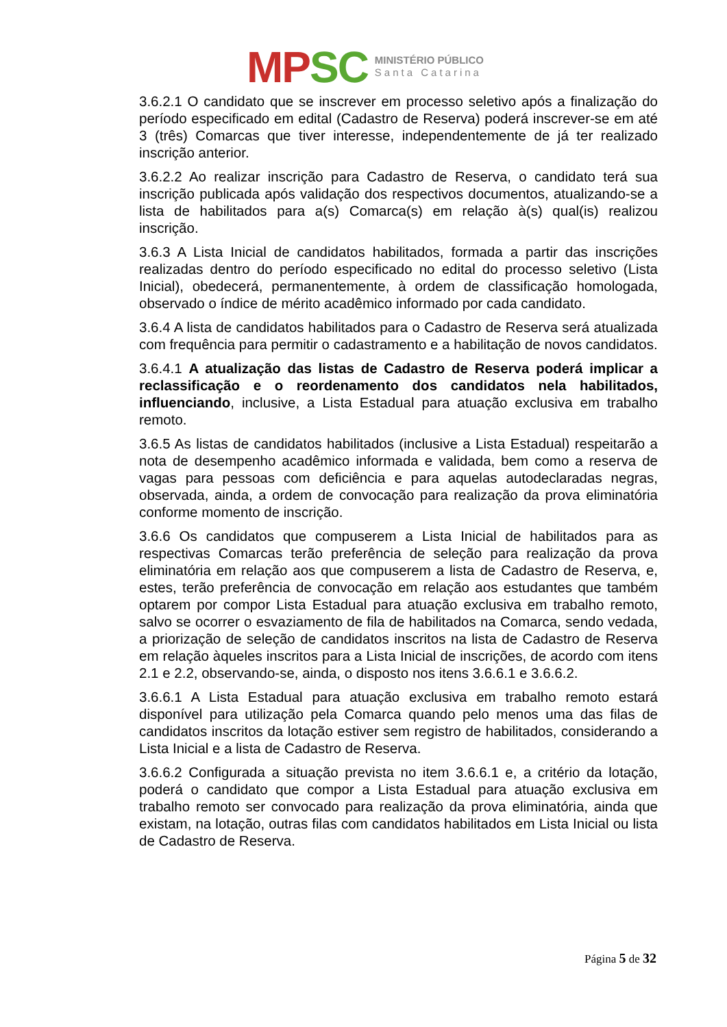MP SC
MINISTÉRIO PÚBLICO
Santa Catarina
3.6.2.1 O candidato que se inscrever em processo seletivo após a finalização do período especificado em edital (Cadastro de Reserva) poderá inscrever-se em até 3 (três) Comarcas que tiver interesse, independentemente de já ter realizado inscrição anterior.
3.6.2.2 Ao realizar inscrição para Cadastro de Reserva, o candidato terá sua inscrição publicada após validação dos respectivos documentos, atualizando-se a lista de habilitados para a(s) Comarca(s) em relação à(s) qual(is) realizou inscrição.
3.6.3 A Lista Inicial de candidatos habilitados, formada a partir das inscrições realizadas dentro do período especificado no edital do processo seletivo (Lista Inicial), obedecerá, permanentemente, à ordem de classificação homologada, observado o índice de mérito acadêmico informado por cada candidato.
3.6.4 A lista de candidatos habilitados para o Cadastro de Reserva será atualizada com frequência para permitir o cadastramento e a habilitação de novos candidatos.
3.6.4.1 A atualização das listas de Cadastro de Reserva poderá implicar a reclassificação e o reordenamento dos candidatos nela habilitados, influenciando, inclusive, a Lista Estadual para atuação exclusiva em trabalho remoto.
3.6.5 As listas de candidatos habilitados (inclusive a Lista Estadual) respeitarão a nota de desempenho acadêmico informada e validada, bem como a reserva de vagas para pessoas com deficiência e para aquelas autodeclaradas negras, observada, ainda, a ordem de convocação para realização da prova eliminatória conforme momento de inscrição.
3.6.6 Os candidatos que compuserem a Lista Inicial de habilitados para as respectivas Comarcas terão preferência de seleção para realização da prova eliminatória em relação aos que compuserem a lista de Cadastro de Reserva, e, estes, terão preferência de convocação em relação aos estudantes que também optarem por compor Lista Estadual para atuação exclusiva em trabalho remoto, salvo se ocorrer o esvaziamento de fila de habilitados na Comarca, sendo vedada, a priorização de seleção de candidatos inscritos na lista de Cadastro de Reserva em relação àqueles inscritos para a Lista Inicial de inscrições, de acordo com itens 2.1 e 2.2, observando-se, ainda, o disposto nos itens 3.6.6.1 e 3.6.6.2.
3.6.6.1 A Lista Estadual para atuação exclusiva em trabalho remoto estará disponível para utilização pela Comarca quando pelo menos uma das filas de candidatos inscritos da lotação estiver sem registro de habilitados, considerando a Lista Inicial e a lista de Cadastro de Reserva.
3.6.6.2 Configurada a situação prevista no item 3.6.6.1 e, a critério da lotação, poderá o candidato que compor a Lista Estadual para atuação exclusiva em trabalho remoto ser convocado para realização da prova eliminatória, ainda que existam, na lotação, outras filas com candidatos habilitados em Lista Inicial ou lista de Cadastro de Reserva.
Página 5 de 32